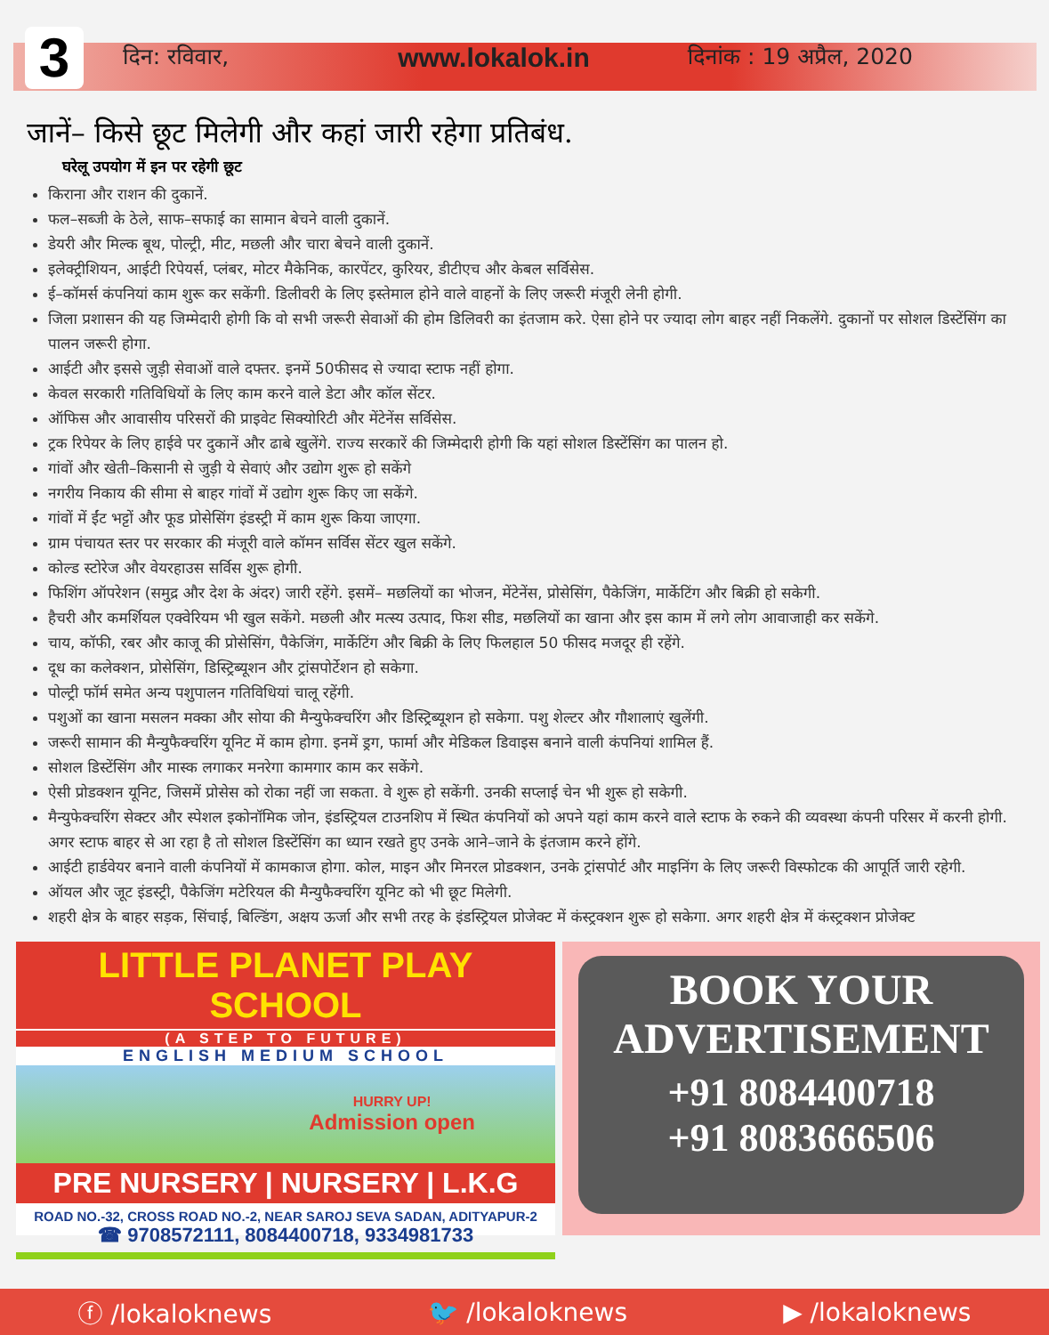3
दिन: रविवार, www.lokalok.in दिनांक : 19 अप्रैल, 2020
जानें– किसे छूट मिलेगी और कहां जारी रहेगा प्रतिबंध.
घरेलू उपयोग में इन पर रहेगी छूट
किराना और राशन की दुकानें.
फल–सब्जी के ठेले, साफ–सफाई का सामान बेचने वाली दुकानें.
डेयरी और मिल्क बूथ, पोल्ट्री, मीट, मछली और चारा बेचने वाली दुकानें.
इलेक्ट्रीशियन, आईटी रिपेयर्स, प्लंबर, मोटर मैकेनिक, कारपेंटर, कुरियर, डीटीएच और केबल सर्विसेस.
ई–कॉमर्स कंपनियां काम शुरू कर सकेंगी. डिलीवरी के लिए इस्तेमाल होने वाले वाहनों के लिए जरूरी मंजूरी लेनी होगी.
जिला प्रशासन की यह जिम्मेदारी होगी कि वो सभी जरूरी सेवाओं की होम डिलिवरी का इंतजाम करे. ऐसा होने पर ज्यादा लोग बाहर नहीं निकलेंगे. दुकानों पर सोशल डिस्टेंसिंग का पालन जरूरी होगा.
आईटी और इससे जुड़ी सेवाओं वाले दफ्तर. इनमें 50फीसद से ज्यादा स्टाफ नहीं होगा.
केवल सरकारी गतिविधियों के लिए काम करने वाले डेटा और कॉल सेंटर.
ऑफिस और आवासीय परिसरों की प्राइवेट सिक्योरिटी और मेंटेनेंस सर्विसेस.
ट्रक रिपेयर के लिए हाईवे पर दुकानें और ढाबे खुलेंगे. राज्य सरकारें की जिम्मेदारी होगी कि यहां सोशल डिस्टेंसिंग का पालन हो.
गांवों और खेती–किसानी से जुड़ी ये सेवाएं और उद्योग शुरू हो सकेंगे
नगरीय निकाय की सीमा से बाहर गांवों में उद्योग शुरू किए जा सकेंगे.
गांवों में ईंट भट्टों और फूड प्रोसेसिंग इंडस्ट्री में काम शुरू किया जाएगा.
ग्राम पंचायत स्तर पर सरकार की मंजूरी वाले कॉमन सर्विस सेंटर खुल सकेंगे.
कोल्ड स्टोरेज और वेयरहाउस सर्विस शुरू होगी.
फिशिंग ऑपरेशन (समुद्र और देश के अंदर) जारी रहेंगे. इसमें– मछलियों का भोजन, मेंटेनेंस, प्रोसेसिंग, पैकेजिंग, मार्केटिंग और बिक्री हो सकेगी.
हैचरी और कमर्शियल एक्वेरियम भी खुल सकेंगे. मछली और मत्स्य उत्पाद, फिश सीड, मछलियों का खाना और इस काम में लगे लोग आवाजाही कर सकेंगे.
चाय, कॉफी, रबर और काजू की प्रोसेसिंग, पैकेजिंग, मार्केटिंग और बिक्री के लिए फिलहाल 50 फीसद मजदूर ही रहेंगे.
दूध का कलेक्शन, प्रोसेसिंग, डिस्ट्रिब्यूशन और ट्रांसपोर्टेशन हो सकेगा.
पोल्ट्री फॉर्म समेत अन्य पशुपालन गतिविधियां चालू रहेंगी.
पशुओं का खाना मसलन मक्का और सोया की मैन्युफेक्चरिंग और डिस्ट्रिब्यूशन हो सकेगा. पशु शेल्टर और गौशालाएं खुलेंगी.
जरूरी सामान की मैन्युफैक्चरिंग यूनिट में काम होगा. इनमें ड्रग, फार्मा और मेडिकल डिवाइस बनाने वाली कंपनियां शामिल हैं.
सोशल डिस्टेंसिंग और मास्क लगाकर मनरेगा कामगार काम कर सकेंगे.
ऐसी प्रोडक्शन यूनिट, जिसमें प्रोसेस को रोका नहीं जा सकता. वे शुरू हो सकेंगी. उनकी सप्लाई चेन भी शुरू हो सकेगी.
मैन्युफेक्चरिंग सेक्टर और स्पेशल इकोनॉमिक जोन, इंडस्ट्रियल टाउनशिप में स्थित कंपनियों को अपने यहां काम करने वाले स्टाफ के रुकने की व्यवस्था कंपनी परिसर में करनी होगी. अगर स्टाफ बाहर से आ रहा है तो सोशल डिस्टेंसिंग का ध्यान रखते हुए उनके आने–जाने के इंतजाम करने होंगे.
आईटी हार्डवेयर बनाने वाली कंपनियों में कामकाज होगा. कोल, माइन और मिनरल प्रोडक्शन, उनके ट्रांसपोर्ट और माइनिंग के लिए जरूरी विस्फोटक की आपूर्ति जारी रहेगी.
ऑयल और जूट इंडस्ट्री, पैकेजिंग मटेरियल की मैन्युफैक्चरिंग यूनिट को भी छूट मिलेगी.
शहरी क्षेत्र के बाहर सड़क, सिंचाई, बिल्डिंग, अक्षय ऊर्जा और सभी तरह के इंडस्ट्रियल प्रोजेक्ट में कंस्ट्रक्शन शुरू हो सकेगा. अगर शहरी क्षेत्र में कंस्ट्रक्शन प्रोजेक्ट
LITTLE PLANET PLAY SCHOOL
(A STEP TO FUTURE)
ENGLISH MEDIUM SCHOOL
HURRY UP!
Admission open
PRE NURSERY | NURSERY | L.K.G
ROAD NO.-32, CROSS ROAD NO.-2, NEAR SAROJ SEVA SADAN, ADITYAPUR-2
☎ 9708572111, 8084400718, 9334981733
BOOK YOUR
ADVERTISEMENT
+91 8084400718
+91 8083666506
ⓕ /lokaloknews 🐦 /lokaloknews ▶ /lokaloknews